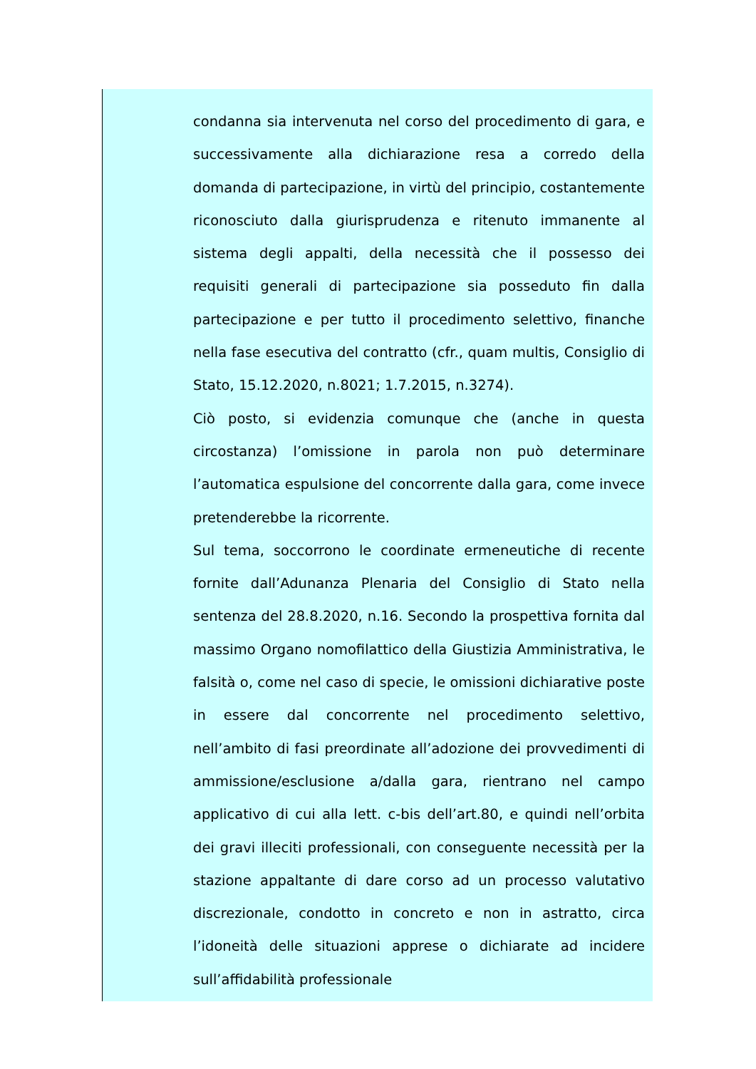condanna sia intervenuta nel corso del procedimento di gara, e successivamente alla dichiarazione resa a corredo della domanda di partecipazione, in virtù del principio, costantemente riconosciuto dalla giurisprudenza e ritenuto immanente al sistema degli appalti, della necessità che il possesso dei requisiti generali di partecipazione sia posseduto fin dalla partecipazione e per tutto il procedimento selettivo, finanche nella fase esecutiva del contratto (cfr., quam multis, Consiglio di Stato, 15.12.2020, n.8021; 1.7.2015, n.3274).
Ciò posto, si evidenzia comunque che (anche in questa circostanza) l’omissione in parola non può determinare l’automatica espulsione del concorrente dalla gara, come invece pretenderebbe la ricorrente.
Sul tema, soccorrono le coordinate ermeneutiche di recente fornite dall’Adunanza Plenaria del Consiglio di Stato nella sentenza del 28.8.2020, n.16. Secondo la prospettiva fornita dal massimo Organo nomofilattico della Giustizia Amministrativa, le falsità o, come nel caso di specie, le omissioni dichiarative poste in essere dal concorrente nel procedimento selettivo, nell’ambito di fasi preordinate all’adozione dei provvedimenti di ammissione/esclusione a/dalla gara, rientrano nel campo applicativo di cui alla lett. c-bis dell’art.80, e quindi nell’orbita dei gravi illeciti professionali, con conseguente necessità per la stazione appaltante di dare corso ad un processo valutativo discrezionale, condotto in concreto e non in astratto, circa l’idoneità delle situazioni apprese o dichiarate ad incidere sull’affidabilità professionale